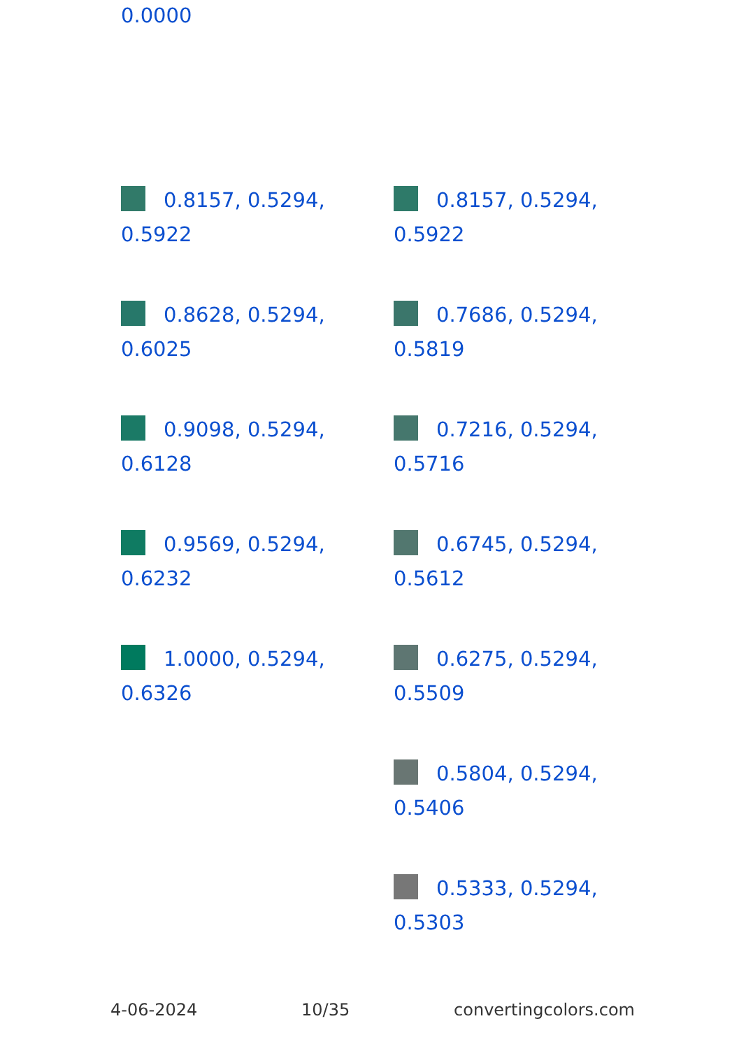0.0000
0.8157, 0.5294, 0.5922
0.8628, 0.5294, 0.6025
0.9098, 0.5294, 0.6128
0.9569, 0.5294, 0.6232
1.0000, 0.5294, 0.6326
0.8157, 0.5294, 0.5922
0.7686, 0.5294, 0.5819
0.7216, 0.5294, 0.5716
0.6745, 0.5294, 0.5612
0.6275, 0.5294, 0.5509
0.5804, 0.5294, 0.5406
0.5333, 0.5294, 0.5303
4-06-2024 10/35 convertingcolors.com